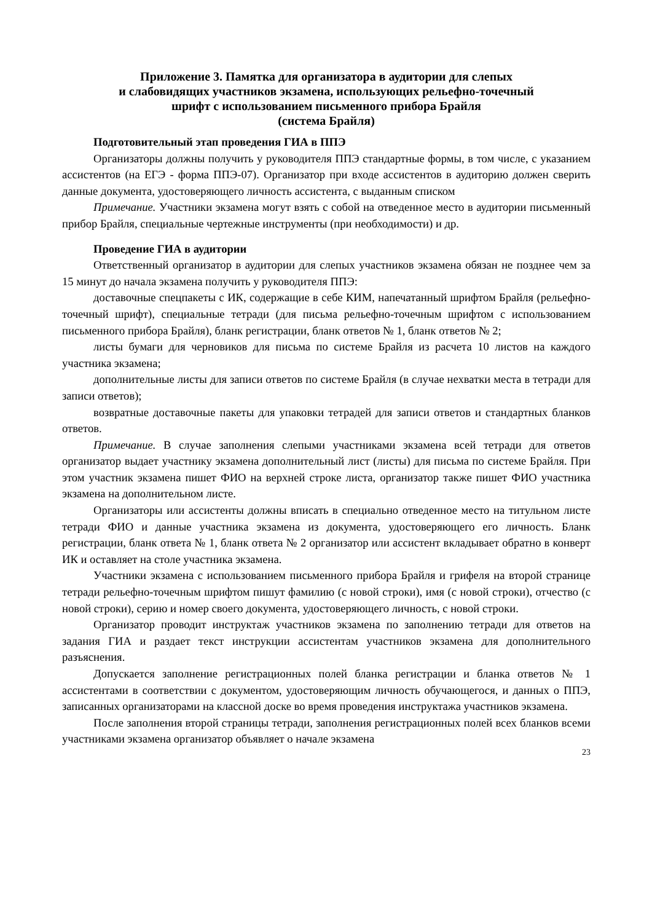Приложение 3. Памятка для организатора в аудитории для слепых
и слабовидящих участников экзамена, использующих рельефно-точечный
шрифт с использованием письменного прибора Брайля
(система Брайля)
Подготовительный этап проведения ГИА в ППЭ
Организаторы должны получить у руководителя ППЭ стандартные формы, в том числе, с указанием ассистентов (на ЕГЭ - форма ППЭ-07). Организатор при входе ассистентов в аудиторию должен сверить данные документа, удостоверяющего личность ассистента, с выданным списком
Примечание. Участники экзамена могут взять с собой на отведенное место в аудитории письменный прибор Брайля, специальные чертежные инструменты (при необходимости) и др.
Проведение ГИА в аудитории
Ответственный организатор в аудитории для слепых участников экзамена обязан не позднее чем за 15 минут до начала экзамена получить у руководителя ППЭ:
доставочные спецпакеты с ИК, содержащие в себе КИМ, напечатанный шрифтом Брайля (рельефно-точечный шрифт), специальные тетради (для письма рельефно-точечным шрифтом с использованием письменного прибора Брайля), бланк регистрации, бланк ответов № 1, бланк ответов № 2;
листы бумаги для черновиков для письма по системе Брайля из расчета 10 листов на каждого участника экзамена;
дополнительные листы для записи ответов по системе Брайля (в случае нехватки места в тетради для записи ответов);
возвратные доставочные пакеты для упаковки тетрадей для записи ответов и стандартных бланков ответов.
Примечание. В случае заполнения слепыми участниками экзамена всей тетради для ответов организатор выдает участнику экзамена дополнительный лист (листы) для письма по системе Брайля. При этом участник экзамена пишет ФИО на верхней строке листа, организатор также пишет ФИО участника экзамена на дополнительном листе.
Организаторы или ассистенты должны вписать в специально отведенное место на титульном листе тетради ФИО и данные участника экзамена из документа, удостоверяющего его личность. Бланк регистрации, бланк ответа № 1, бланк ответа № 2 организатор или ассистент вкладывает обратно в конверт ИК и оставляет на столе участника экзамена.
Участники экзамена с использованием письменного прибора Брайля и грифеля на второй странице тетради рельефно-точечным шрифтом пишут фамилию (с новой строки), имя (с новой строки), отчество (с новой строки), серию и номер своего документа, удостоверяющего личность, с новой строки.
Организатор проводит инструктаж участников экзамена по заполнению тетради для ответов на задания ГИА и раздает текст инструкции ассистентам участников экзамена для дополнительного разъяснения.
Допускается заполнение регистрационных полей бланка регистрации и бланка ответов № 1 ассистентами в соответствии с документом, удостоверяющим личность обучающегося, и данных о ППЭ, записанных организаторами на классной доске во время проведения инструктажа участников экзамена.
После заполнения второй страницы тетради, заполнения регистрационных полей всех бланков всеми участниками экзамена организатор объявляет о начале экзамена
23